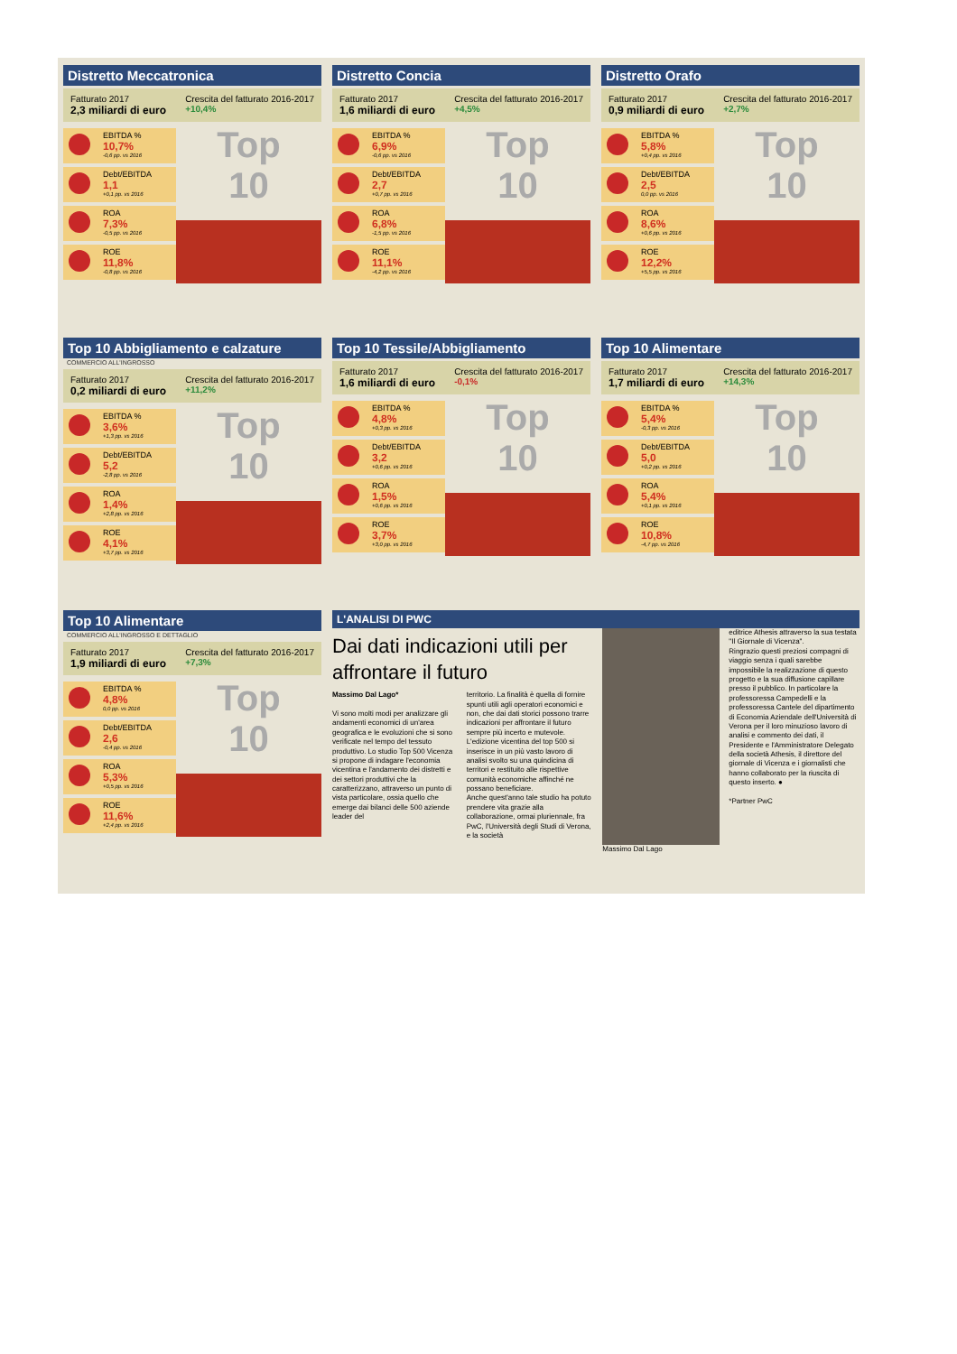Distretto Meccatronica
Fatturato 2017
2,3 miliardi di euro
Crescita del fatturato 2016-2017
+10,4%
EBITDA %
10,7%
-0,6 pp. vs 2016
Debt/EBITDA
1,1
+0,1 pp. vs 2016
ROA
7,3%
-0,5 pp. vs 2016
ROE
11,8%
-0,8 pp. vs 2016
Top
10
Distretto Concia
Fatturato 2017
1,6 miliardi di euro
Crescita del fatturato 2016-2017
+4,5%
EBITDA %
6,9%
-0,6 pp. vs 2016
Debt/EBITDA
2,7
+0,7 pp. vs 2016
ROA
6,8%
-1,5 pp. vs 2016
ROE
11,1%
-4,2 pp. vs 2016
Top
10
Distretto Orafo
Fatturato 2017
0,9 miliardi di euro
Crescita del fatturato 2016-2017
+2,7%
EBITDA %
5,8%
+0,4 pp. vs 2016
Debt/EBITDA
2,5
0,0 pp. vs 2016
ROA
8,6%
+0,6 pp. vs 2016
ROE
12,2%
+5,5 pp. vs 2016
Top
10
Top 10 Abbigliamento e calzature
COMMERCIO ALL'INGROSSO
Fatturato 2017
0,2 miliardi di euro
Crescita del fatturato 2016-2017
+11,2%
EBITDA %
3,6%
+1,3 pp. vs 2016
Debt/EBITDA
5,2
-2,8 pp. vs 2016
ROA
1,4%
+2,8 pp. vs 2016
ROE
4,1%
+3,7 pp. vs 2016
Top
10
Top 10 Tessile/Abbigliamento
Fatturato 2017
1,6 miliardi di euro
Crescita del fatturato 2016-2017
-0,1%
EBITDA %
4,8%
+0,3 pp. vs 2016
Debt/EBITDA
3,2
+0,6 pp. vs 2016
ROA
1,5%
+0,6 pp. vs 2016
ROE
3,7%
+3,0 pp. vs 2016
Top
10
Top 10 Alimentare
Fatturato 2017
1,7 miliardi di euro
Crescita del fatturato 2016-2017
+14,3%
EBITDA %
5,4%
-0,3 pp. vs 2016
Debt/EBITDA
5,0
+0,2 pp. vs 2016
ROA
5,4%
+0,1 pp. vs 2016
ROE
10,8%
-4,7 pp. vs 2016
Top
10
Top 10 Alimentare
COMMERCIO ALL'INGROSSO E DETTAGLIO
Fatturato 2017
1,9 miliardi di euro
Crescita del fatturato 2016-2017
+7,3%
EBITDA %
4,8%
0,0 pp. vs 2016
Debt/EBITDA
2,6
-0,4 pp. vs 2016
ROA
5,3%
+0,5 pp. vs 2016
ROE
11,6%
+2,4 pp. vs 2016
Top
10
L'ANALISI DI PWC
Dai dati indicazioni utili per affrontare il futuro
Massimo Dal Lago*
Vi sono molti modi per analizzare gli andamenti economici di un'area geografica e le evoluzioni che si sono verificate nel tempo del tessuto produttivo. Lo studio Top 500 Vicenza si propone di indagare l'economia vicentina e l'andamento dei distretti e dei settori produttivi che la caratterizzano, attraverso un punto di vista particolare, ossia quello che emerge dai bilanci delle 500 aziende leader del
territorio. La finalità è quella di fornire spunti utili agli operatori economici e non, che dai dati storici possono trarre indicazioni per affrontare il futuro sempre più incerto e mutevole.
L'edizione vicentina del top 500 si inserisce in un più vasto lavoro di analisi svolto su una quindicina di territori e restituito alle rispettive comunità economiche affinché ne possano beneficiare.
Anche quest'anno tale studio ha potuto prendere vita grazie alla collaborazione, ormai pluriennale, fra PwC, l'Università degli Studi di Verona, e la società
Massimo Dal Lago editrice Athesis attraverso la sua testata "Il Giornale di Vicenza".
Ringrazio questi preziosi compagni di viaggio senza i quali sarebbe impossibile la realizzazione di questo progetto e la sua diffusione capillare presso il pubblico. In particolare la professoressa Campedelli e la professoressa Cantele del dipartimento di Economia Aziendale dell'Università di Verona per il loro minuzioso lavoro di analisi e commento dei dati, il Presidente e l'Amministratore Delegato della società Athesis, il direttore del giornale di Vicenza e i giornalisti che hanno collaborato per la riuscita di questo inserto. ●
*Partner PwC